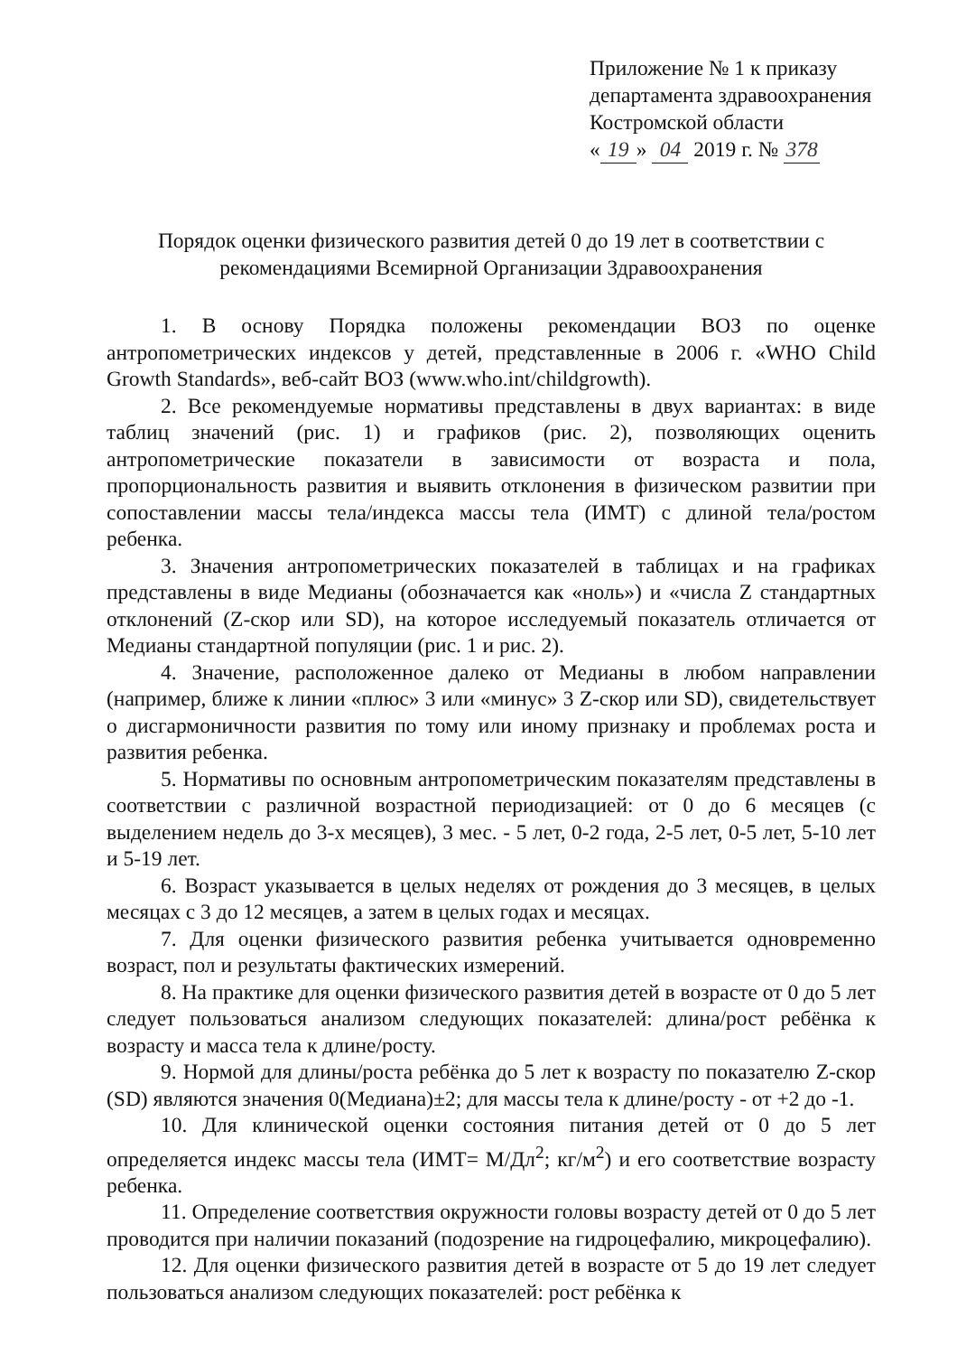Приложение № 1 к приказу
департамента здравоохранения
Костромской области
« 19 » 04 2019 г. № 378
Порядок оценки физического развития детей 0 до 19 лет в соответствии с
рекомендациями Всемирной Организации Здравоохранения
1. В основу Порядка положены рекомендации ВОЗ по оценке антропометрических индексов у детей, представленные в 2006 г. «WHO Child Growth Standards», веб-сайт ВОЗ (www.who.int/childgrowth).
2. Все рекомендуемые нормативы представлены в двух вариантах: в виде таблиц значений (рис. 1) и графиков (рис. 2), позволяющих оценить антропометрические показатели в зависимости от возраста и пола, пропорциональность развития и выявить отклонения в физическом развитии при сопоставлении массы тела/индекса массы тела (ИМТ) с длиной тела/ростом ребенка.
3. Значения антропометрических показателей в таблицах и на графиках представлены в виде Медианы (обозначается как «ноль») и «числа Z стандартных отклонений (Z-скор или SD), на которое исследуемый показатель отличается от Медианы стандартной популяции (рис. 1 и рис. 2).
4. Значение, расположенное далеко от Медианы в любом направлении (например, ближе к линии «плюс» 3 или «минус» 3 Z-скор или SD), свидетельствует о дисгармоничности развития по тому или иному признаку и проблемах роста и развития ребенка.
5. Нормативы по основным антропометрическим показателям представлены в соответствии с различной возрастной периодизацией: от 0 до 6 месяцев (с выделением недель до 3-х месяцев), 3 мес. - 5 лет, 0-2 года, 2-5 лет, 0-5 лет, 5-10 лет и 5-19 лет.
6. Возраст указывается в целых неделях от рождения до 3 месяцев, в целых месяцах с 3 до 12 месяцев, а затем в целых годах и месяцах.
7. Для оценки физического развития ребенка учитывается одновременно возраст, пол и результаты фактических измерений.
8. На практике для оценки физического развития детей в возрасте от 0 до 5 лет следует пользоваться анализом следующих показателей: длина/рост ребёнка к возрасту и масса тела к длине/росту.
9. Нормой для длины/роста ребёнка до 5 лет к возрасту по показателю Z-скор (SD) являются значения 0(Медиана)±2; для массы тела к длине/росту - от +2 до -1.
10. Для клинической оценки состояния питания детей от 0 до 5 лет определяется индекс массы тела (ИМТ= М/Дл<sup>2</sup>; кг/м<sup>2</sup>) и его соответствие возрасту ребенка.
11. Определение соответствия окружности головы возрасту детей от 0 до 5 лет проводится при наличии показаний (подозрение на гидроцефалию, микроцефалию).
12. Для оценки физического развития детей в возрасте от 5 до 19 лет следует пользоваться анализом следующих показателей: рост ребёнка к